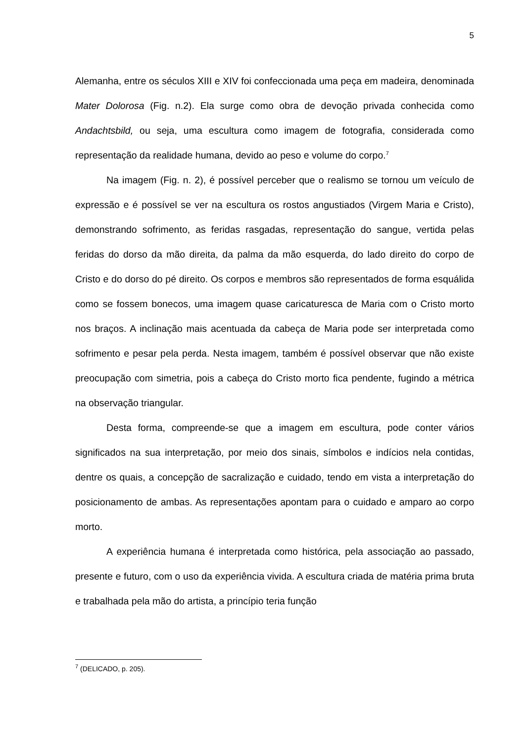5
Alemanha, entre os séculos XIII e XIV foi confeccionada uma peça em madeira, denominada Mater Dolorosa (Fig. n.2). Ela surge como obra de devoção privada conhecida como Andachtsbild, ou seja, uma escultura como imagem de fotografia, considerada como representação da realidade humana, devido ao peso e volume do corpo.<sup>7</sup>
Na imagem (Fig. n. 2), é possível perceber que o realismo se tornou um veículo de expressão e é possível se ver na escultura os rostos angustiados (Virgem Maria e Cristo), demonstrando sofrimento, as feridas rasgadas, representação do sangue, vertida pelas feridas do dorso da mão direita, da palma da mão esquerda, do lado direito do corpo de Cristo e do dorso do pé direito. Os corpos e membros são representados de forma esquálida como se fossem bonecos, uma imagem quase caricaturesca de Maria com o Cristo morto nos braços. A inclinação mais acentuada da cabeça de Maria pode ser interpretada como sofrimento e pesar pela perda. Nesta imagem, também é possível observar que não existe preocupação com simetria, pois a cabeça do Cristo morto fica pendente, fugindo a métrica na observação triangular.
Desta forma, compreende-se que a imagem em escultura, pode conter vários significados na sua interpretação, por meio dos sinais, símbolos e indícios nela contidas, dentre os quais, a concepção de sacralização e cuidado, tendo em vista a interpretação do posicionamento de ambas. As representações apontam para o cuidado e amparo ao corpo morto.
A experiência humana é interpretada como histórica, pela associação ao passado, presente e futuro, com o uso da experiência vivida. A escultura criada de matéria prima bruta e trabalhada pela mão do artista, a princípio teria função
<sup>7</sup> (DELICADO, p. 205).